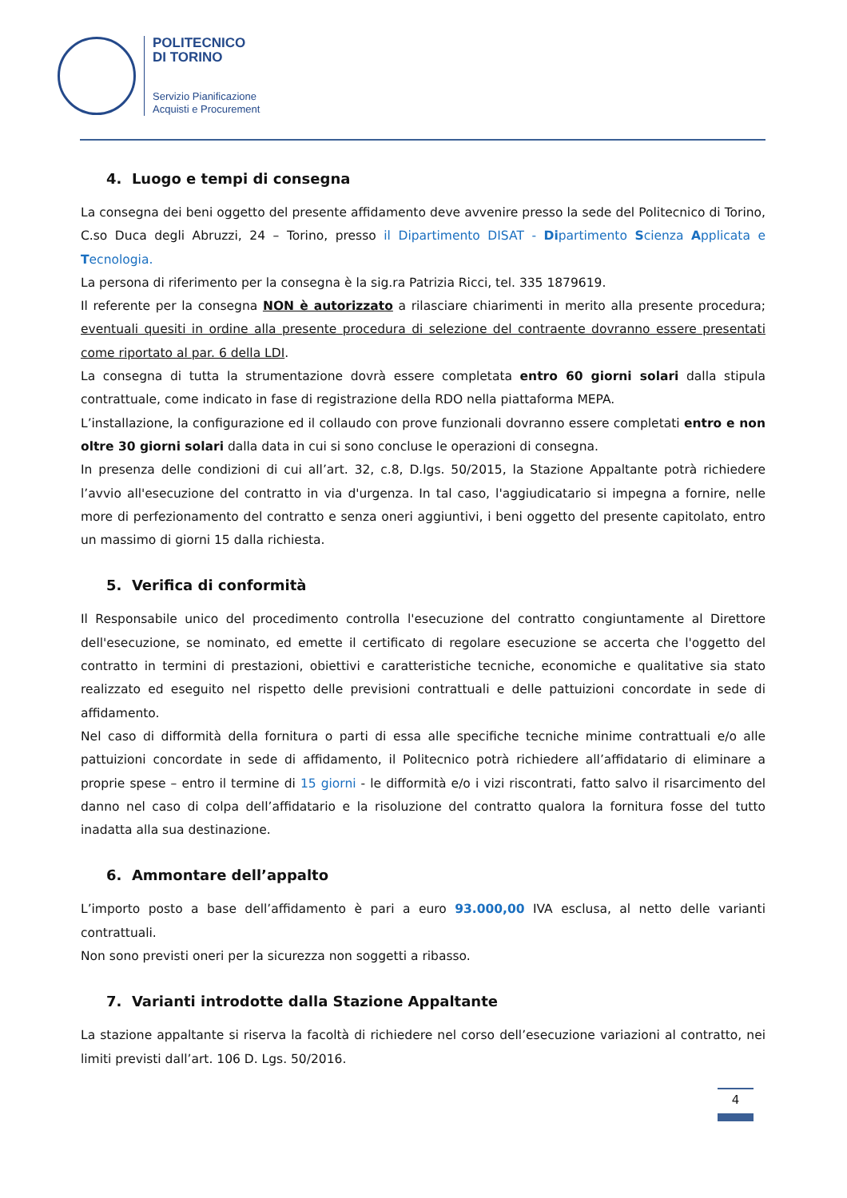POLITECNICO
DI TORINO
Servizio Pianificazione
Acquisti e Procurement
4. Luogo e tempi di consegna
La consegna dei beni oggetto del presente affidamento deve avvenire presso la sede del Politecnico di Torino, C.so Duca degli Abruzzi, 24 – Torino, presso il Dipartimento DISAT - Dipartimento Scienza Applicata e Tecnologia.
La persona di riferimento per la consegna è la sig.ra Patrizia Ricci, tel. 335 1879619.
Il referente per la consegna NON è autorizzato a rilasciare chiarimenti in merito alla presente procedura; eventuali quesiti in ordine alla presente procedura di selezione del contraente dovranno essere presentati come riportato al par. 6 della LDI.
La consegna di tutta la strumentazione dovrà essere completata entro 60 giorni solari dalla stipula contrattuale, come indicato in fase di registrazione della RDO nella piattaforma MEPA.
L’installazione, la configurazione ed il collaudo con prove funzionali dovranno essere completati entro e non oltre 30 giorni solari dalla data in cui si sono concluse le operazioni di consegna.
In presenza delle condizioni di cui all’art. 32, c.8, D.lgs. 50/2015, la Stazione Appaltante potrà richiedere l’avvio all'esecuzione del contratto in via d'urgenza. In tal caso, l'aggiudicatario si impegna a fornire, nelle more di perfezionamento del contratto e senza oneri aggiuntivi, i beni oggetto del presente capitolato, entro un massimo di giorni 15 dalla richiesta.
5. Verifica di conformità
Il Responsabile unico del procedimento controlla l'esecuzione del contratto congiuntamente al Direttore dell'esecuzione, se nominato, ed emette il certificato di regolare esecuzione se accerta che l'oggetto del contratto in termini di prestazioni, obiettivi e caratteristiche tecniche, economiche e qualitative sia stato realizzato ed eseguito nel rispetto delle previsioni contrattuali e delle pattuizioni concordate in sede di affidamento.
Nel caso di difformità della fornitura o parti di essa alle specifiche tecniche minime contrattuali e/o alle pattuizioni concordate in sede di affidamento, il Politecnico potrà richiedere all’affidatario di eliminare a proprie spese – entro il termine di 15 giorni - le difformità e/o i vizi riscontrati, fatto salvo il risarcimento del danno nel caso di colpa dell’affidatario e la risoluzione del contratto qualora la fornitura fosse del tutto inadatta alla sua destinazione.
6. Ammontare dell’appalto
L’importo posto a base dell’affidamento è pari a euro 93.000,00 IVA esclusa, al netto delle varianti contrattuali.
Non sono previsti oneri per la sicurezza non soggetti a ribasso.
7. Varianti introdotte dalla Stazione Appaltante
La stazione appaltante si riserva la facoltà di richiedere nel corso dell’esecuzione variazioni al contratto, nei limiti previsti dall’art. 106 D. Lgs. 50/2016.
4